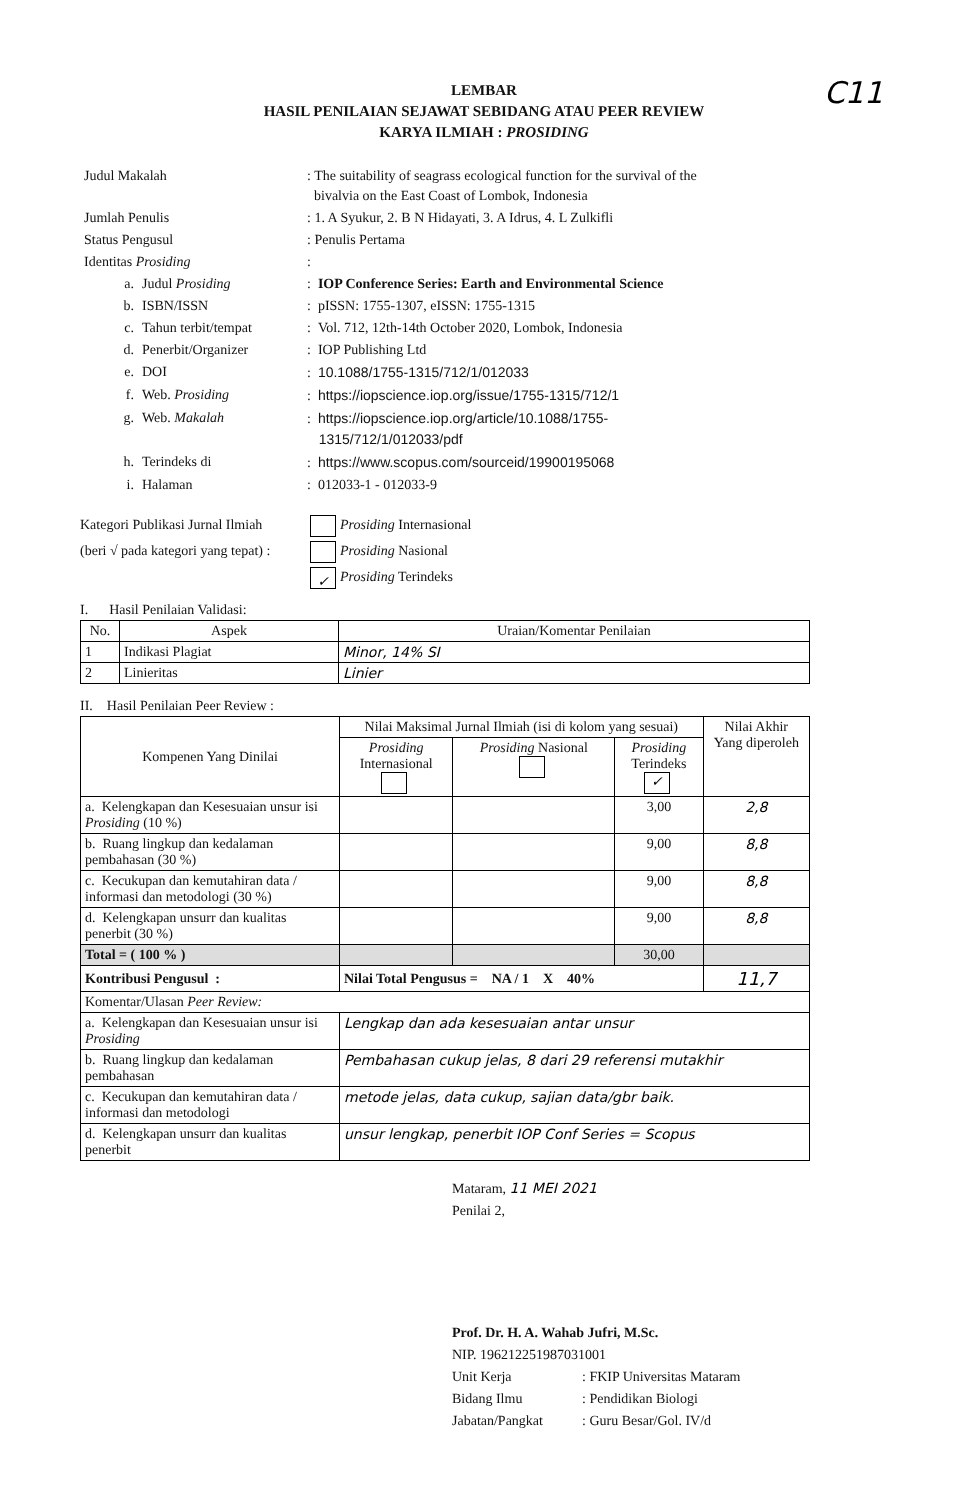C11
LEMBAR
HASIL PENILAIAN SEJAWAT SEBIDANG ATAU PEER REVIEW
KARYA ILMIAH : PROSIDING
| Judul Makalah | | : The suitability of seagrass ecological function for the survival of the bivalvia on the East Coast of Lombok, Indonesia |
| Jumlah Penulis | | : 1. A Syukur, 2. B N Hidayati, 3. A Idrus, 4. L Zulkifli |
| Status Pengusul | | : Penulis Pertama |
| Identitas Prosiding | | : |
| a. | Judul Prosiding | : IOP Conference Series: Earth and Environmental Science |
| b. | ISBN/ISSN | : pISSN: 1755-1307, eISSN: 1755-1315 |
| c. | Tahun terbit/tempat | : Vol. 712, 12th-14th October 2020, Lombok, Indonesia |
| d. | Penerbit/Organizer | : IOP Publishing Ltd |
| e. | DOI | : 10.1088/1755-1315/712/1/012033 |
| f. | Web. Prosiding | : https://iopscience.iop.org/issue/1755-1315/712/1 |
| g. | Web. Makalah | : https://iopscience.iop.org/article/10.1088/1755- 1315/712/1/012033/pdf |
| h. | Terindeks di | : https://www.scopus.com/sourceid/19900195068 |
| i. | Halaman | : 012033-1 - 012033-9 |
Kategori Publikasi Jurnal Ilmiah
(beri √ pada kategori yang tepat) :
Prosiding Internasional
Prosiding Nasional
✓ Prosiding Terindeks
I. Hasil Penilaian Validasi:
| No. | Aspek | Uraian/Komentar Penilaian |
| --- | --- | --- |
| 1 | Indikasi Plagiat | Minor, 14% SI |
| 2 | Linieritas | Linier |
II. Hasil Penilaian Peer Review :
| Kompenen Yang Dinilai | Nilai Maksimal Jurnal Ilmiah (isi di kolom yang sesuai) | | | Nilai Akhir Yang diperoleh |
| --- | --- | --- | --- | --- |
| | Prosiding Internasional | Prosiding Nasional | Prosiding Terindeks ✓ | |
| a. Kelengkapan dan Kesesuaian unsur isi Prosiding (10 %) | | | 3,00 | 2,8 |
| b. Ruang lingkup dan kedalaman pembahasan (30 %) | | | 9,00 | 8,8 |
| c. Kecukupan dan kemutahiran data / informasi dan metodologi (30 %) | | | 9,00 | 8,8 |
| d. Kelengkapan unsurr dan kualitas penerbit (30 %) | | | 9,00 | 8,8 |
| Total = ( 100 % ) | | | 30,00 | |
| Kontribusi Pengusul : | Nilai Total Pengusus = NA / 1 X 40% | | | 11,7 |
| Komentar/Ulasan Peer Review: | | | | |
| a. Kelengkapan dan Kesesuaian unsur isi Prosiding | Lengkap dan ada kesesuaian antar unsur | | | |
| b. Ruang lingkup dan kedalaman pembahasan | Pembahasan cukup jelas, 8 dari 29 referensi mutakhir | | | |
| c. Kecukupan dan kemutahiran data / informasi dan metodologi | metode jelas, data cukup, sajian data/gbr baik. | | | |
| d. Kelengkapan unsurr dan kualitas penerbit | unsur lengkap, penerbit IOP Conf Series = Scopus | | | |
Mataram, 11 MEI 2021
Penilai 2,
Prof. Dr. H. A. Wahab Jufri, M.Sc.
NIP. 196212251987031001
| Unit Kerja | : FKIP Universitas Mataram |
| Bidang Ilmu | : Pendidikan Biologi |
| Jabatan/Pangkat | : Guru Besar/Gol. IV/d |